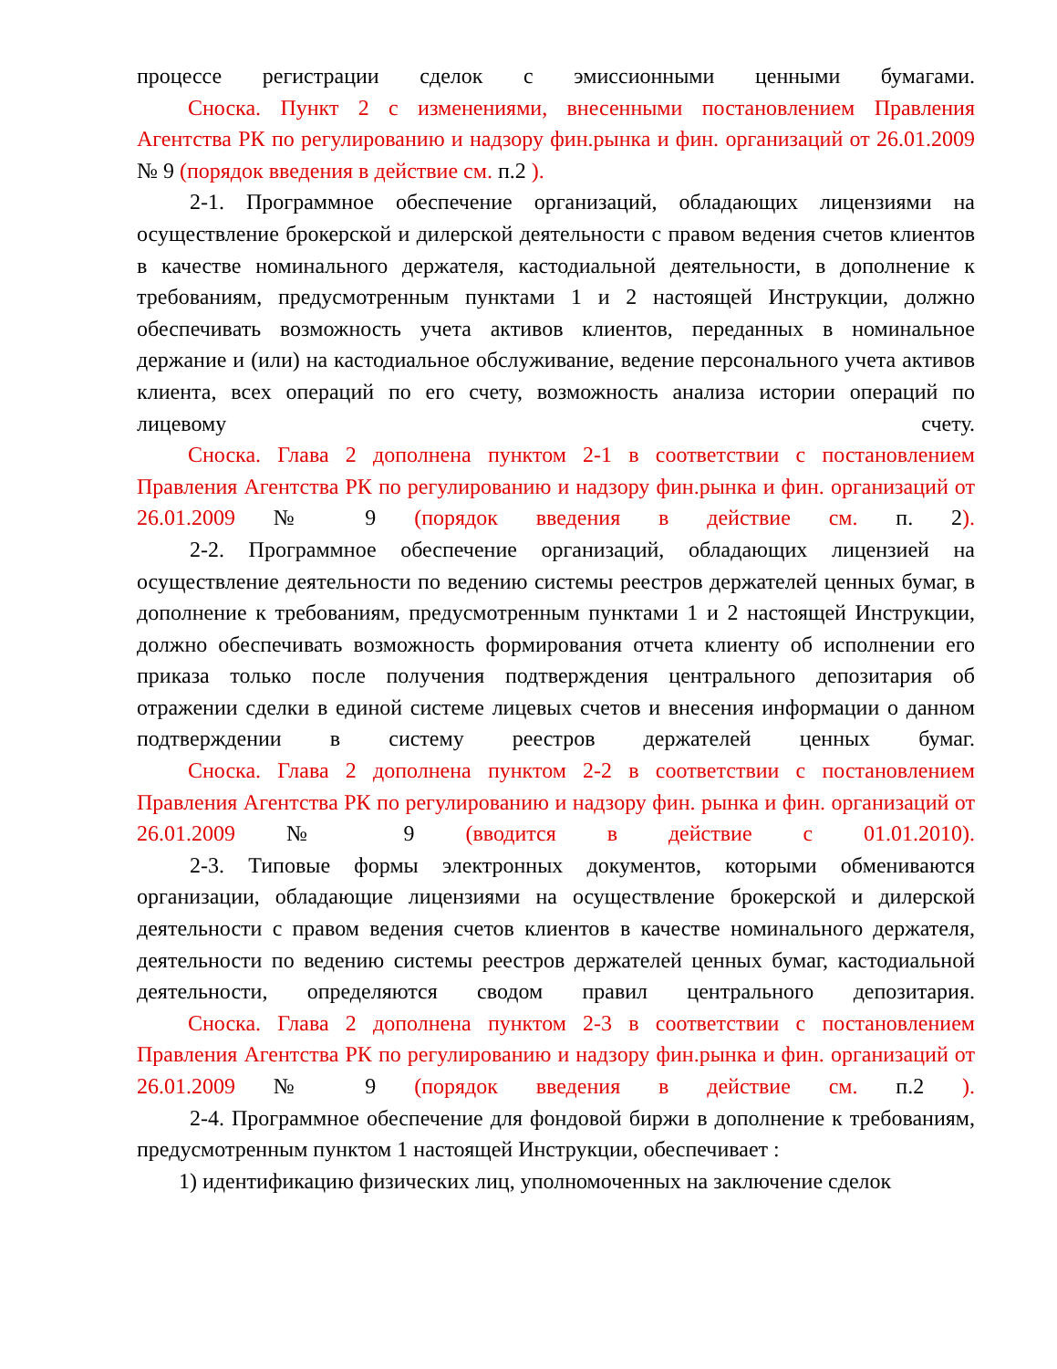процессе регистрации сделок с эмиссионными ценными бумагами.
Сноска. Пункт 2 с изменениями, внесенными постановлением Правления Агентства РК по регулированию и надзору фин.рынка и фин. организаций от 26.01.2009 № 9 (порядок введения в действие см. п.2 ).
2-1. Программное обеспечение организаций, обладающих лицензиями на осуществление брокерской и дилерской деятельности с правом ведения счетов клиентов в качестве номинального держателя, кастодиальной деятельности, в дополнение к требованиям, предусмотренным пунктами 1 и 2 настоящей Инструкции, должно обеспечивать возможность учета активов клиентов, переданных в номинальное держание и (или) на кастодиальное обслуживание, ведение персонального учета активов клиента, всех операций по его счету, возможность анализа истории операций по лицевому счету.
Сноска. Глава 2 дополнена пунктом 2-1 в соответствии с постановлением Правления Агентства РК по регулированию и надзору фин.рынка и фин. организаций от 26.01.2009 № 9 (порядок введения в действие см. п. 2).
2-2. Программное обеспечение организаций, обладающих лицензией на осуществление деятельности по ведению системы реестров держателей ценных бумаг, в дополнение к требованиям, предусмотренным пунктами 1 и 2 настоящей Инструкции, должно обеспечивать возможность формирования отчета клиенту об исполнении его приказа только после получения подтверждения центрального депозитария об отражении сделки в единой системе лицевых счетов и внесения информации о данном подтверждении в систему реестров держателей ценных бумаг.
Сноска. Глава 2 дополнена пунктом 2-2 в соответствии с постановлением Правления Агентства РК по регулированию и надзору фин. рынка и фин. организаций от 26.01.2009 № 9 (вводится в действие с 01.01.2010).
2-3. Типовые формы электронных документов, которыми обмениваются организации, обладающие лицензиями на осуществление брокерской и дилерской деятельности с правом ведения счетов клиентов в качестве номинального держателя, деятельности по ведению системы реестров держателей ценных бумаг, кастодиальной деятельности, определяются сводом правил центрального депозитария.
Сноска. Глава 2 дополнена пунктом 2-3 в соответствии с постановлением Правления Агентства РК по регулированию и надзору фин.рынка и фин. организаций от 26.01.2009 № 9 (порядок введения в действие см. п.2 ).
2-4. Программное обеспечение для фондовой биржи в дополнение к требованиям, предусмотренным пунктом 1 настоящей Инструкции, обеспечивает :
1) идентификацию физических лиц, уполномоченных на заключение сделок